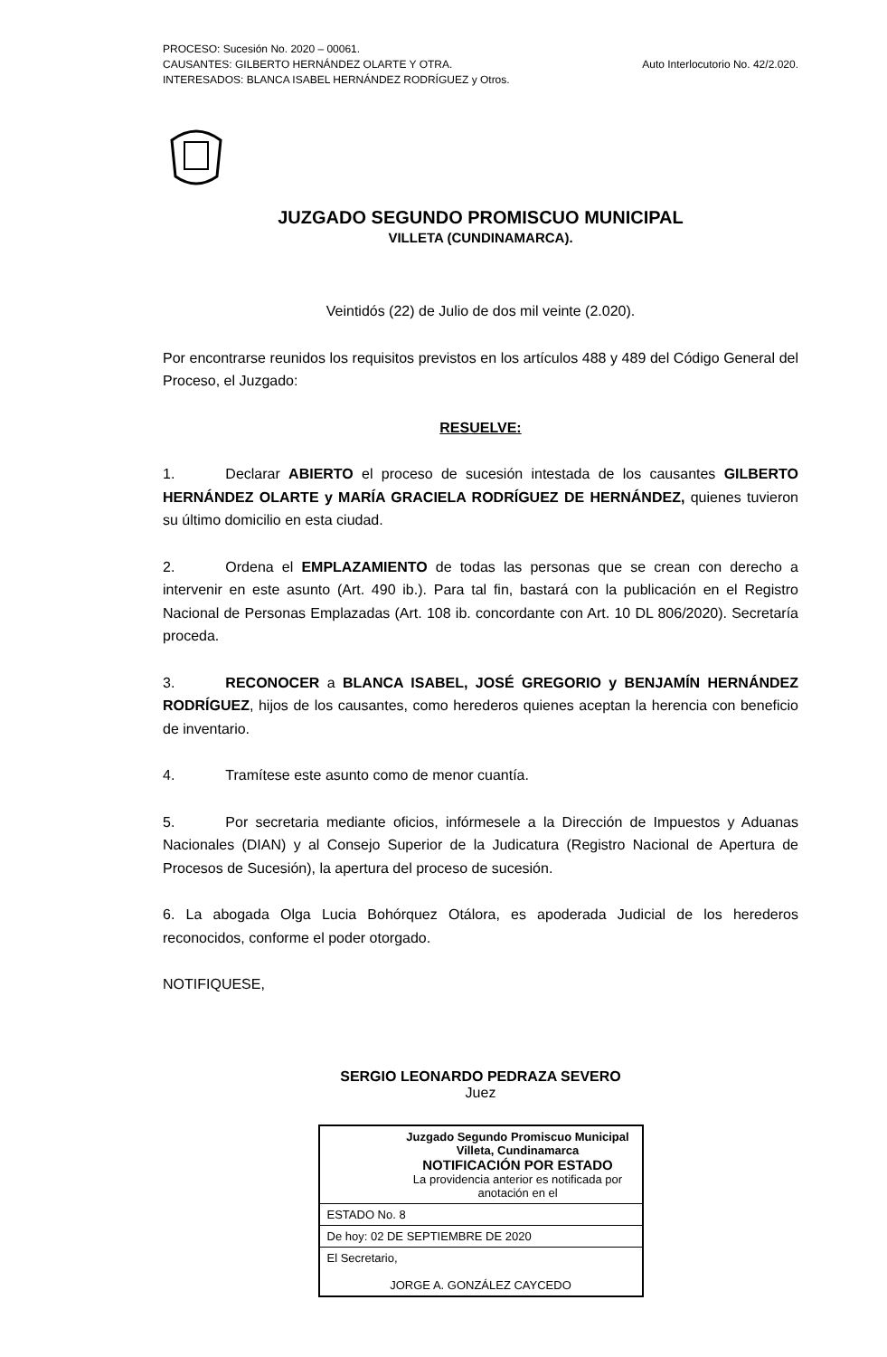PROCESO: Sucesión No. 2020 – 00061.
CAUSANTES: GILBERTO HERNÁNDEZ OLARTE Y OTRA.
INTERESADOS: BLANCA ISABEL HERNÁNDEZ RODRÍGUEZ y Otros.
Auto Interlocutorio No. 42/2.020.
JUZGADO SEGUNDO PROMISCUO MUNICIPAL
VILLETA (CUNDINAMARCA).
Veintidós (22) de Julio de dos mil veinte (2.020).
Por encontrarse reunidos los requisitos previstos en los artículos 488 y 489 del Código General del Proceso, el Juzgado:
RESUELVE:
1. Declarar ABIERTO el proceso de sucesión intestada de los causantes GILBERTO HERNÁNDEZ OLARTE y MARÍA GRACIELA RODRÍGUEZ DE HERNÁNDEZ, quienes tuvieron su último domicilio en esta ciudad.
2. Ordena el EMPLAZAMIENTO de todas las personas que se crean con derecho a intervenir en este asunto (Art. 490 ib.). Para tal fin, bastará con la publicación en el Registro Nacional de Personas Emplazadas (Art. 108 ib. concordante con Art. 10 DL 806/2020). Secretaría proceda.
3. RECONOCER a BLANCA ISABEL, JOSÉ GREGORIO y BENJAMÍN HERNÁNDEZ RODRÍGUEZ, hijos de los causantes, como herederos quienes aceptan la herencia con beneficio de inventario.
4. Tramítese este asunto como de menor cuantía.
5. Por secretaria mediante oficios, infórmesele a la Dirección de Impuestos y Aduanas Nacionales (DIAN) y al Consejo Superior de la Judicatura (Registro Nacional de Apertura de Procesos de Sucesión), la apertura del proceso de sucesión.
6. La abogada Olga Lucia Bohórquez Otálora, es apoderada Judicial de los herederos reconocidos, conforme el poder otorgado.
NOTIFIQUESE,
SERGIO LEONARDO PEDRAZA SEVERO
Juez
| Juzgado Segundo Promiscuo Municipal Villeta, Cundinamarca NOTIFICACIÓN POR ESTADO La providencia anterior es notificada por anotación en el |
| ESTADO No. 8 |
| De hoy: 02 DE SEPTIEMBRE DE 2020 |
| El Secretario, JORGE A. GONZÁLEZ CAYCEDO |